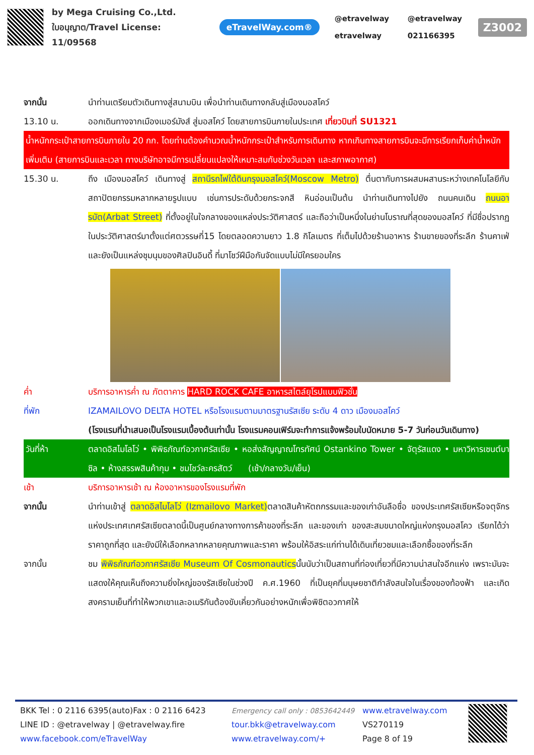by Mega Cruising Co.,Ltd.
ใบอนุญาต/Travel License: 11/09568
eTravelWay.com®
@etravelway @etravelway etravelway 021166395
Z3002
จากนั้น นำท่านเตรียมตัวเดินทางสู่สนามบิน เพื่อนำท่านเดินทางกลับสู่เมืองมอสโคว์
13.10 น. ออกเดินทางจากเมืองเมอร์มังส์ สู่มอสโคว์ โดยสายการบินภายในประเทศ เที่ยวบินที่ SU1321
น้ำหนักกระเป๋าสายการบินภายใน 20 กก. โดยท่านต้องคำนวณน้ำหนักกระเป๋าสำหรับการเดินทาง หากเกินทางสายการบินจะมีการเรียกเก็บค่าน้ำหนักเพิ่มเติม (สายการบินและเวลา ทางบริษัทอาจมีการเปลี่ยนแปลงให้เหมาะสมกับช่วงวันเวลา และสภาพอากาศ)
15.30 น. ถึง เมืองมอสโคว์ เดินทางสู่ สถานีรถไฟใต้ดินกรุงมอสโคว์(Moscow Metro) ตื่นตากับการผสมผสานระหว่างเทคโนโลยีกับสถาปัตยกรรมหลากหลายรูปแบบ เช่นการประดับด้วยกระจกสี หินอ่อนเป็นต้น นำท่านเดินทางไปยัง ถนนคนเดิน ถนนอารบัต(Arbat Street) ที่ตั้งอยู่ในใจกลางของแหล่งประวัติศาสตร์ และถือว่าเป็นหนึ่งในย่านโบราณที่สุดของมอสโคว์ ที่มีชื่อปรากฏในประวัติศาสตร์มาตั้งแต่ศตวรรษที่15 โดยตลอดความยาว 1.8 กิโลเมตร ที่เต็มไปด้วยร้านอาหาร ร้านขายของที่ระลึก ร้านคาเฟ่ และยังเป็นแหล่งชุมนุมของศิลปินอินดี้ ที่มาโชว์ฝีมือกันจัดแบบไม่มีใครยอมใคร
ค่ำ บริการอาหารค่ำ ณ ภัตตาคาร HARD ROCK CAFE อาหารสไตล์ยุโรปแบบฟิวชั่น
ที่พัก IZAMAILOVO DELTA HOTEL หรือโรงแรมตามมาตรฐานรัสเซีย ระดับ 4 ดาว เมืองมอสโคว์
(โรงแรมที่นำเสนอเป็นโรงแรมเบื้องต้นเท่านั้น โรงแรมคอนเฟิร์มจะทำการแจ้งพร้อมใบนัดหมาย 5-7 วันก่อนวันเดินทาง)
วันที่ห้า ตลาดอิสไมโลโว่ • พิพิธภัณฑ์อวกาศรัสเซีย • หอส่งสัญญาณโทรทัศน์ Ostankino Tower • จัตุรัสแดง • มหาวิหารเซนต์บาซิล • ห้างสรรพสินค้ากุม • ชมโชว์ละครสัตว์ (เช้า/กลางวัน/เย็น)
เช้า บริการอาหารเช้า ณ ห้องอาหารของโรงแรมที่พัก
จากนั้น นำท่านเข้าสู่ ตลาดอิสไมโลโว่ (Izmailovo Market) ตลาดสินค้าหัตถกรรมและของเก่าอันลือชื่อ ของประเทศรัสเซียหรือจตุจักรแห่งประเทศเทศรัสเซียตลาดนี้เป็นศูนย์กลางทางการค้าของที่ระลึก และของเก่า ของสะสมขนาดใหญ่แห่งกรุงมอสโคว เรียกได้ว่า ราคาถูกที่สุด และยังมีให้เลือกหลากหลายคุณภาพและราคา พร้อมให้อิสระแก่ท่านได้เดินเที่ยวชมและเลือกซื้อของที่ระลึก
จากนั้น ชม พิพิธภัณฑ์อวกาศรัสเซีย Museum Of Cosmonauticsนั้นนับว่าเป็นสถานที่ท่องเที่ยวที่มีความน่าสนใจอีกแห่ง เพราะมันจะแสดงให้คุณเห็นถึงความยิ่งใหญ่ของรัสเซียในช่วงปี ค.ศ.1960 ที่เป็นยุคที่มนุษยชาติกำลังสนใจในเรื่องของท้องฟ้า และเกิดสงครามเย็นที่ทำให้พวกเขาและอเมริกันต้องขับเคี่ยวกันอย่างหนักเพื่อพิชิตอวกาศให้
BKK Tel : 0 2116 6395(auto)Fax : 0 2116 6423
LINE ID : @etravelway | @etravelway.fire
www.facebook.com/eTravelWay
Emergency call only : 0853642449
tour.bkk@etravelway.com
www.etravelway.com/+
www.etravelway.com
VS270119
Page 8 of 19